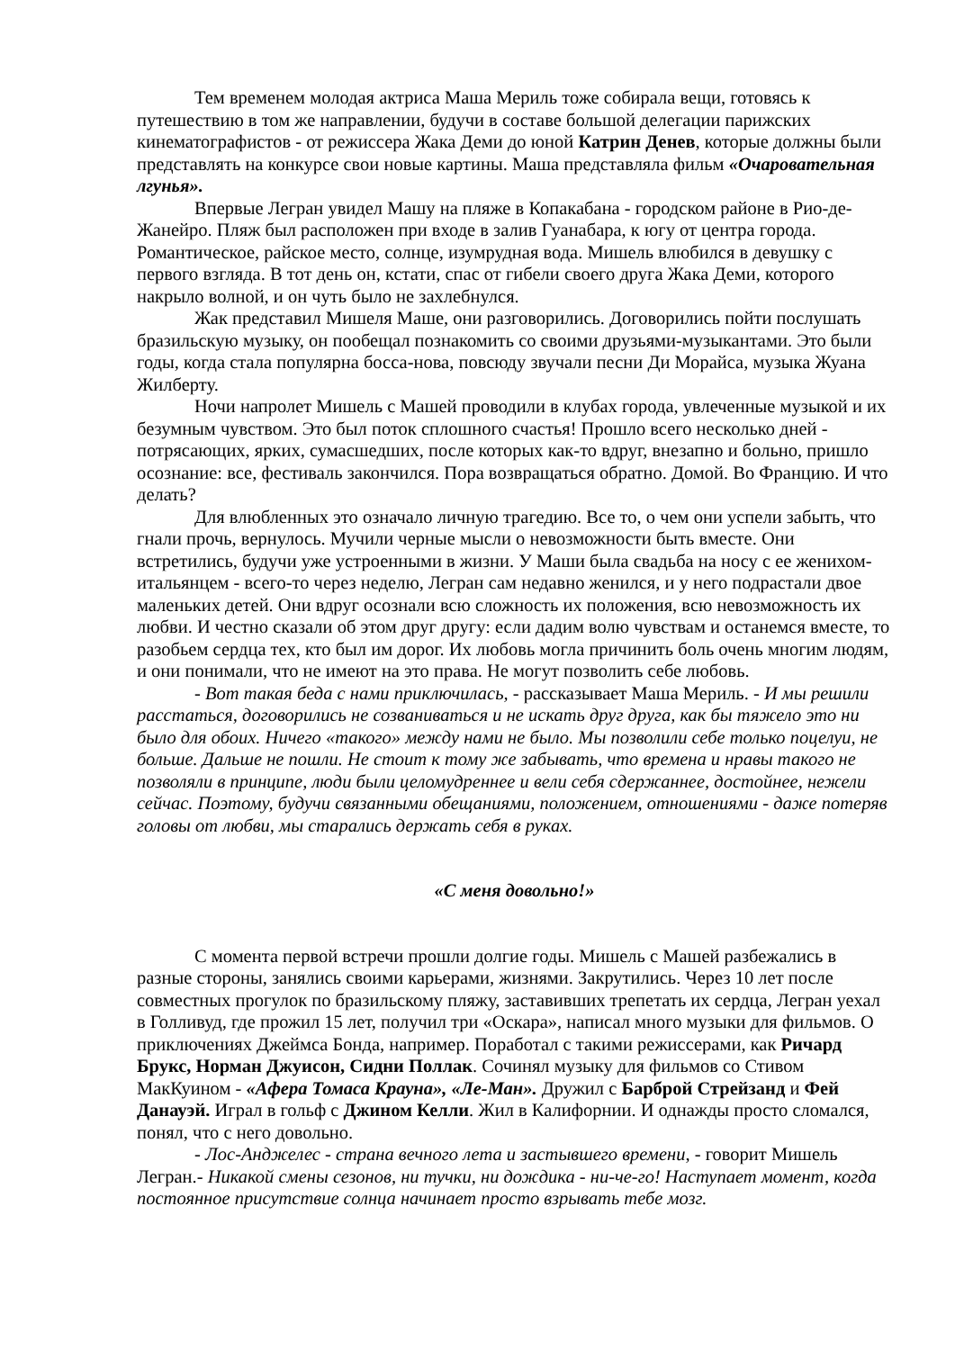Тем временем молодая актриса Маша Мериль тоже собирала вещи, готовясь к путешествию в том же направлении, будучи в составе большой делегации парижских кинематографистов - от режиссера Жака Деми до юной Катрин Денев, которые должны были представлять на конкурсе свои новые картины. Маша представляла фильм «Очаровательная лгунья».
Впервые Легран увидел Машу на пляже в Копакабана - городском районе в Рио-де-Жанейро. Пляж был расположен при входе в залив Гуанабара, к югу от центра города. Романтическое, райское место, солнце, изумрудная вода. Мишель влюбился в девушку с первого взгляда. В тот день он, кстати, спас от гибели своего друга Жака Деми, которого накрыло волной, и он чуть было не захлебнулся.
Жак представил Мишеля Маше, они разговорились. Договорились пойти послушать бразильскую музыку, он пообещал познакомить со своими друзьями-музыкантами. Это были годы, когда стала популярна босса-нова, повсюду звучали песни Ди Морайса, музыка Жуана Жилберту.
Ночи напролет Мишель с Машей проводили в клубах города, увлеченные музыкой и их безумным чувством. Это был поток сплошного счастья! Прошло всего несколько дней - потрясающих, ярких, сумасшедших, после которых как-то вдруг, внезапно и больно, пришло осознание: все, фестиваль закончился. Пора возвращаться обратно. Домой. Во Францию. И что делать?
Для влюбленных это означало личную трагедию. Все то, о чем они успели забыть, что гнали прочь, вернулось. Мучили черные мысли о невозможности быть вместе. Они встретились, будучи уже устроенными в жизни. У Маши была свадьба на носу с ее женихом-итальянцем - всего-то через неделю, Легран сам недавно женился, и у него подрастали двое маленьких детей. Они вдруг осознали всю сложность их положения, всю невозможность их любви. И честно сказали об этом друг другу: если дадим волю чувствам и останемся вместе, то разобьем сердца тех, кто был им дорог. Их любовь могла причинить боль очень многим людям, и они понимали, что не имеют на это права. Не могут позволить себе любовь.
- Вот такая беда с нами приключилась, - рассказывает Маша Мериль. - И мы решили расстаться, договорились не созваниваться и не искать друг друга, как бы тяжело это ни было для обоих. Ничего «такого» между нами не было. Мы позволили себе только поцелуи, не больше. Дальше не пошли. Не стоит к тому же забывать, что времена и нравы такого не позволяли в принципе, люди были целомудреннее и вели себя сдержаннее, достойнее, нежели сейчас. Поэтому, будучи связанными обещаниями, положением, отношениями - даже потеряв головы от любви, мы старались держать себя в руках.
«С меня довольно!»
С момента первой встречи прошли долгие годы. Мишель с Машей разбежались в разные стороны, занялись своими карьерами, жизнями. Закрутились. Через 10 лет после совместных прогулок по бразильскому пляжу, заставивших трепетать их сердца, Легран уехал в Голливуд, где прожил 15 лет, получил три «Оскара», написал много музыки для фильмов. О приключениях Джеймса Бонда, например. Поработал с такими режиссерами, как Ричард Брукс, Норман Джуисон, Сидни Поллак. Сочинял музыку для фильмов со Стивом МакКуином - «Афера Томаса Крауна», «Ле-Ман». Дружил с Барброй Стрейзанд и Фей Данауэй. Играл в гольф с Джином Келли. Жил в Калифорнии. И однажды просто сломался, понял, что с него довольно.
- Лос-Анджелес - страна вечного лета и застывшего времени, - говорит Мишель Легран.- Никакой смены сезонов, ни тучки, ни дождика - ни-че-го! Наступает момент, когда постоянное присутствие солнца начинает просто взрывать тебе мозг.